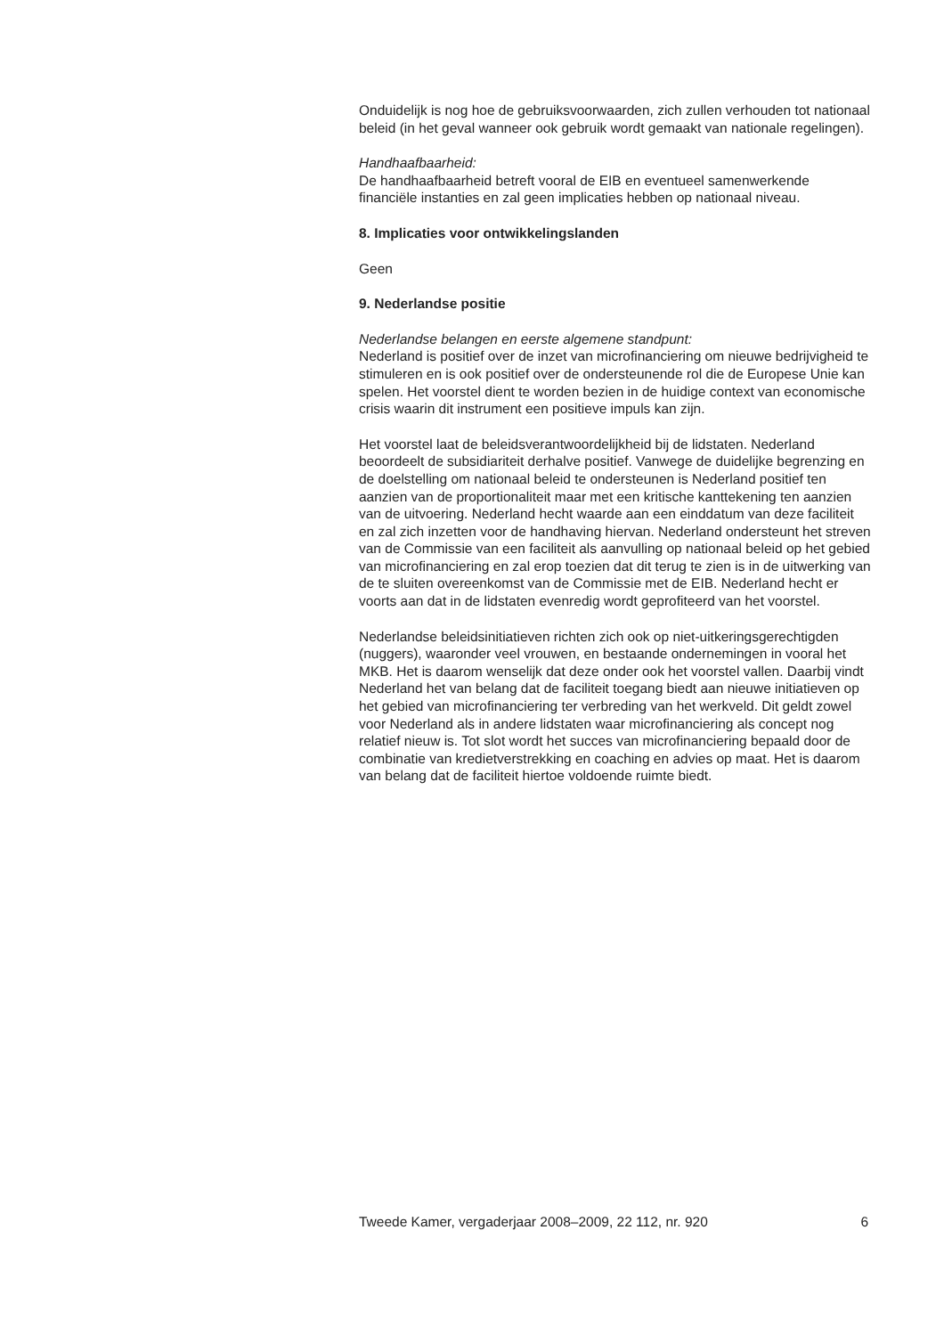Onduidelijk is nog hoe de gebruiksvoorwaarden, zich zullen verhouden tot nationaal beleid (in het geval wanneer ook gebruik wordt gemaakt van nationale regelingen).
Handhaafbaarheid:
De handhaafbaarheid betreft vooral de EIB en eventueel samenwerkende financiële instanties en zal geen implicaties hebben op nationaal niveau.
8. Implicaties voor ontwikkelingslanden
Geen
9. Nederlandse positie
Nederlandse belangen en eerste algemene standpunt:
Nederland is positief over de inzet van microfinanciering om nieuwe bedrijvigheid te stimuleren en is ook positief over de ondersteunende rol die de Europese Unie kan spelen. Het voorstel dient te worden bezien in de huidige context van economische crisis waarin dit instrument een positieve impuls kan zijn.
Het voorstel laat de beleidsverantwoordelijkheid bij de lidstaten. Nederland beoordeelt de subsidiariteit derhalve positief. Vanwege de duidelijke begrenzing en de doelstelling om nationaal beleid te ondersteunen is Nederland positief ten aanzien van de proportionaliteit maar met een kritische kanttekening ten aanzien van de uitvoering. Nederland hecht waarde aan een einddatum van deze faciliteit en zal zich inzetten voor de handhaving hiervan. Nederland ondersteunt het streven van de Commissie van een faciliteit als aanvulling op nationaal beleid op het gebied van microfinanciering en zal erop toezien dat dit terug te zien is in de uitwerking van de te sluiten overeenkomst van de Commissie met de EIB. Nederland hecht er voorts aan dat in de lidstaten evenredig wordt geprofiteerd van het voorstel.
Nederlandse beleidsinitiatieven richten zich ook op niet-uitkeringsgerechtigden (nuggers), waaronder veel vrouwen, en bestaande ondernemingen in vooral het MKB. Het is daarom wenselijk dat deze onder ook het voorstel vallen. Daarbij vindt Nederland het van belang dat de faciliteit toegang biedt aan nieuwe initiatieven op het gebied van microfinanciering ter verbreding van het werkveld. Dit geldt zowel voor Nederland als in andere lidstaten waar microfinanciering als concept nog relatief nieuw is. Tot slot wordt het succes van microfinanciering bepaald door de combinatie van kredietverstrekking en coaching en advies op maat. Het is daarom van belang dat de faciliteit hiertoe voldoende ruimte biedt.
Tweede Kamer, vergaderjaar 2008–2009, 22 112, nr. 920 6